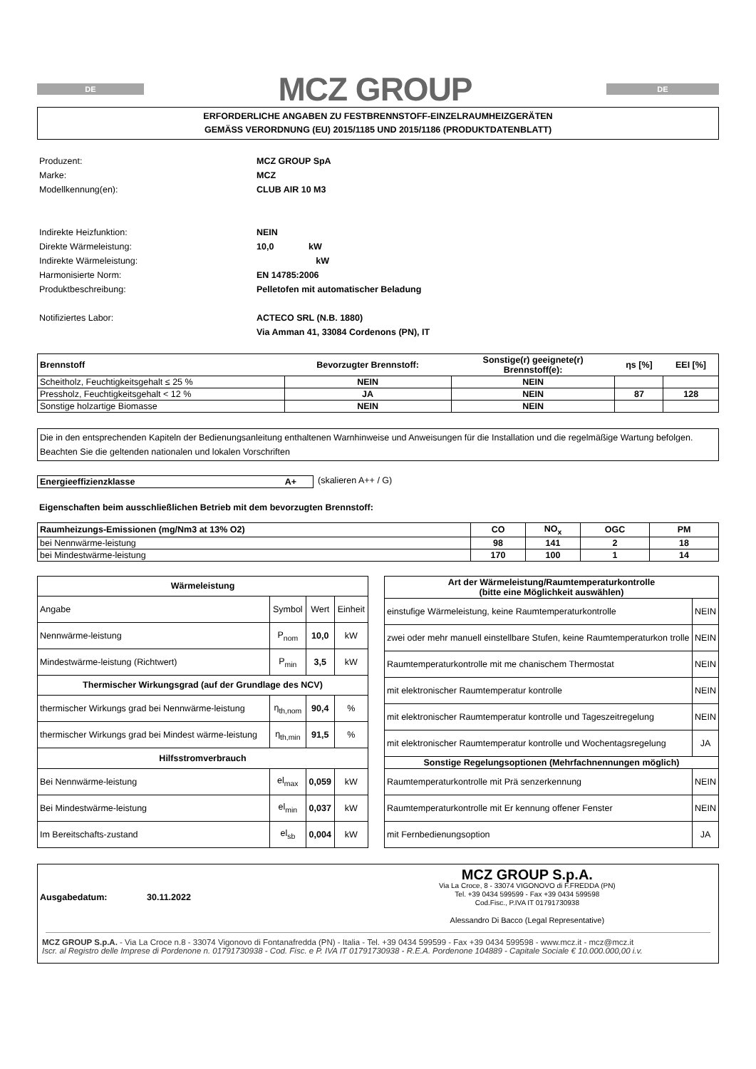DE
MCZ GROUP
DE
ERFORDERLICHE ANGABEN ZU FESTBRENNSTOFF-EINZELRAUMHEIZGERÄTEN
GEMÄSS VERORDNUNG (EU) 2015/1185 UND 2015/1186 (PRODUKTDATENBLATT)
Produzent: MCZ GROUP SpA Marke: MCZ Modellkennung(en): CLUB AIR 10 M3
Indirekte Heizfunktion: NEIN Direkte Wärmeleistung: 10,0 kW Indirekte Wärmeleistung: kW Harmonisierte Norm: EN 14785:2006 Produktbeschreibung: Pelletofen mit automatischer Beladung
Notifiziertes Labor: ACTECO SRL (N.B. 1880)
Via Amman 41, 33084 Cordenons (PN), IT
| Brennstoff | Bevorzugter Brennstoff: | Sonstige(r) geeignete(r) Brennstoff(e): | ηs [%] | EEI [%] |
| --- | --- | --- | --- | --- |
| Scheitholz, Feuchtigkeitsgehalt ≤ 25 % | NEIN | NEIN | | |
| Pressholz, Feuchtigkeitsgehalt < 12 % | JA | NEIN | 87 | 128 |
| Sonstige holzartige Biomasse | NEIN | NEIN | | |
Die in den entsprechenden Kapiteln der Bedienungsanleitung enthaltenen Warnhinweise und Anweisungen für die Installation und die regelmäßige Wartung befolgen. Beachten Sie die geltenden nationalen und lokalen Vorschriften
Energieeffizienzklasse A+ (skalieren A++ / G)
Eigenschaften beim ausschließlichen Betrieb mit dem bevorzugten Brennstoff:
| Raumheizungs-Emissionen (mg/Nm3 at 13% O2) | CO | NO<sub>x</sub> | OGC | PM |
| --- | --- | --- | --- | --- |
| bei Nennwärme-leistung | 98 | 141 | 2 | 18 |
| bei Mindestwärme-leistung | 170 | 100 | 1 | 14 |
| Wärmeleistung | | | |
| --- | --- | --- | --- |
| Angabe | Symbol | Wert | Einheit |
| Nennwärme-leistung | P<sub>nom</sub> | 10,0 | kW |
| Mindestwärme-leistung (Richtwert) | P<sub>min</sub> | 3,5 | kW |
| Thermischer Wirkungsgrad (auf der Grundlage des NCV) | | | |
| thermischer Wirkungs grad bei Nennwärme-leistung | η<sub>th,nom</sub> | 90,4 | % |
| thermischer Wirkungs grad bei Mindest wärme-leistung | η<sub>th,min</sub> | 91,5 | % |
| Hilfsstromverbrauch | | | |
| Bei Nennwärme-leistung | el<sub>max</sub> | 0,059 | kW |
| Bei Mindestwärme-leistung | el<sub>min</sub> | 0,037 | kW |
| Im Bereitschafts-zustand | el<sub>sb</sub> | 0,004 | kW |
| Art der Wärmeleistung/Raumtemperaturkontrolle (bitte eine Möglichkeit auswählen) | |
| --- | --- |
| einstufige Wärmeleistung, keine Raumtemperaturkontrolle | NEIN |
| zwei oder mehr manuell einstellbare Stufen, keine Raumtemperaturkon trolle | NEIN |
| Raumtemperaturkontrolle mit me chanischem Thermostat | NEIN |
| mit elektronischer Raumtemperatur kontrolle | NEIN |
| mit elektronischer Raumtemperatur kontrolle und Tageszeitregelung | NEIN |
| mit elektronischer Raumtemperatur kontrolle und Wochentagsregelung | JA |
| Sonstige Regelungsoptionen (Mehrfachnennungen möglich) | |
| Raumtemperaturkontrolle mit Prä senzerkennung | NEIN |
| Raumtemperaturkontrolle mit Er kennung offener Fenster | NEIN |
| mit Fernbedienungsoption | JA |
Ausgabedatum: 30.11.2022
MCZ GROUP S.p.A.
Via La Croce, 8 - 33074 VIGONOVO di F.FREDDA (PN)
Tel. +39 0434 599599 - Fax +39 0434 599598
Cod.Fisc., P.IVA IT 01791730938
Alessandro Di Bacco (Legal Representative)
MCZ GROUP S.p.A. - Via La Croce n.8 - 33074 Vigonovo di Fontanafredda (PN) - Italia - Tel. +39 0434 599599 - Fax +39 0434 599598 - www.mcz.it - mcz@mcz.it
Iscr. al Registro delle Imprese di Pordenone n. 01791730938 - Cod. Fisc. e P. IVA IT 01791730938 - R.E.A. Pordenone 104889 - Capitale Sociale € 10.000.000,00 i.v.